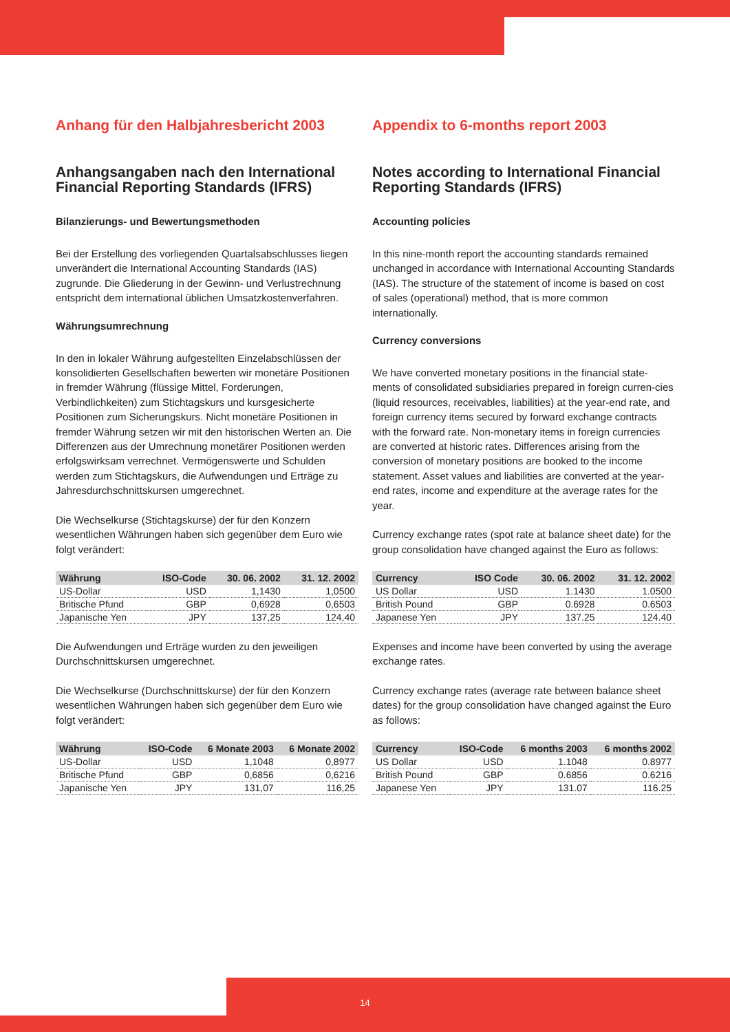Anhang für den Halbjahresbericht 2003
Anhangsangaben nach den International Financial Reporting Standards (IFRS)
Bilanzierungs- und Bewertungsmethoden
Bei der Erstellung des vorliegenden Quartalsabschlusses liegen unverändert die International Accounting Standards (IAS) zugrunde. Die Gliederung in der Gewinn- und Verlustrechnung entspricht dem international üblichen Umsatzkostenverfahren.
Währungsumrechnung
In den in lokaler Währung aufgestellten Einzelabschlüssen der konsolidierten Gesellschaften bewerten wir monetäre Positionen in fremder Währung (flüssige Mittel, Forderungen, Verbindlichkeiten) zum Stichtagskurs und kursgesicherte Positionen zum Sicherungskurs. Nicht monetäre Positionen in fremder Währung setzen wir mit den historischen Werten an. Die Differenzen aus der Umrechnung monetärer Positionen werden erfolgswirksam verrechnet. Vermögenswerte und Schulden werden zum Stichtagskurs, die Aufwendungen und Erträge zu Jahresdurchschnittskursen umgerechnet.
Die Wechselkurse (Stichtagskurse) der für den Konzern wesentlichen Währungen haben sich gegenüber dem Euro wie folgt verändert:
| Währung | ISO-Code | 30. 06. 2002 | 31. 12. 2002 |
| --- | --- | --- | --- |
| US-Dollar | USD | 1,1430 | 1,0500 |
| Britische Pfund | GBP | 0,6928 | 0,6503 |
| Japanische Yen | JPY | 137,25 | 124,40 |
Die Aufwendungen und Erträge wurden zu den jeweiligen Durchschnittskursen umgerechnet.
Die Wechselkurse (Durchschnittskurse) der für den Konzern wesentlichen Währungen haben sich gegenüber dem Euro wie folgt verändert:
| Währung | ISO-Code | 6 Monate 2003 | 6 Monate 2002 |
| --- | --- | --- | --- |
| US-Dollar | USD | 1,1048 | 0,8977 |
| Britische Pfund | GBP | 0,6856 | 0,6216 |
| Japanische Yen | JPY | 131,07 | 116,25 |
Appendix to 6-months report 2003
Notes according to International Financial Reporting Standards (IFRS)
Accounting policies
In this nine-month report the accounting standards remained unchanged in accordance with International Accounting Standards (IAS). The structure of the statement of income is based on cost of sales (operational) method, that is more common internationally.
Currency conversions
We have converted monetary positions in the financial state-ments of consolidated subsidiaries prepared in foreign curren-cies (liquid resources, receivables, liabilities) at the year-end rate, and foreign currency items secured by forward exchange contracts with the forward rate. Non-monetary items in foreign currencies are converted at historic rates. Differences arising from the conversion of monetary positions are booked to the income statement. Asset values and liabilities are converted at the year-end rates, income and expenditure at the average rates for the year.
Currency exchange rates (spot rate at balance sheet date) for the group consolidation have changed against the Euro as follows:
| Currency | ISO Code | 30. 06. 2002 | 31. 12. 2002 |
| --- | --- | --- | --- |
| US Dollar | USD | 1.1430 | 1.0500 |
| British Pound | GBP | 0.6928 | 0.6503 |
| Japanese Yen | JPY | 137.25 | 124.40 |
Expenses and income have been converted by using the average exchange rates.
Currency exchange rates (average rate between balance sheet dates) for the group consolidation have changed against the Euro as follows:
| Currency | ISO-Code | 6 months 2003 | 6 months 2002 |
| --- | --- | --- | --- |
| US Dollar | USD | 1.1048 | 0.8977 |
| British Pound | GBP | 0.6856 | 0.6216 |
| Japanese Yen | JPY | 131.07 | 116.25 |
14